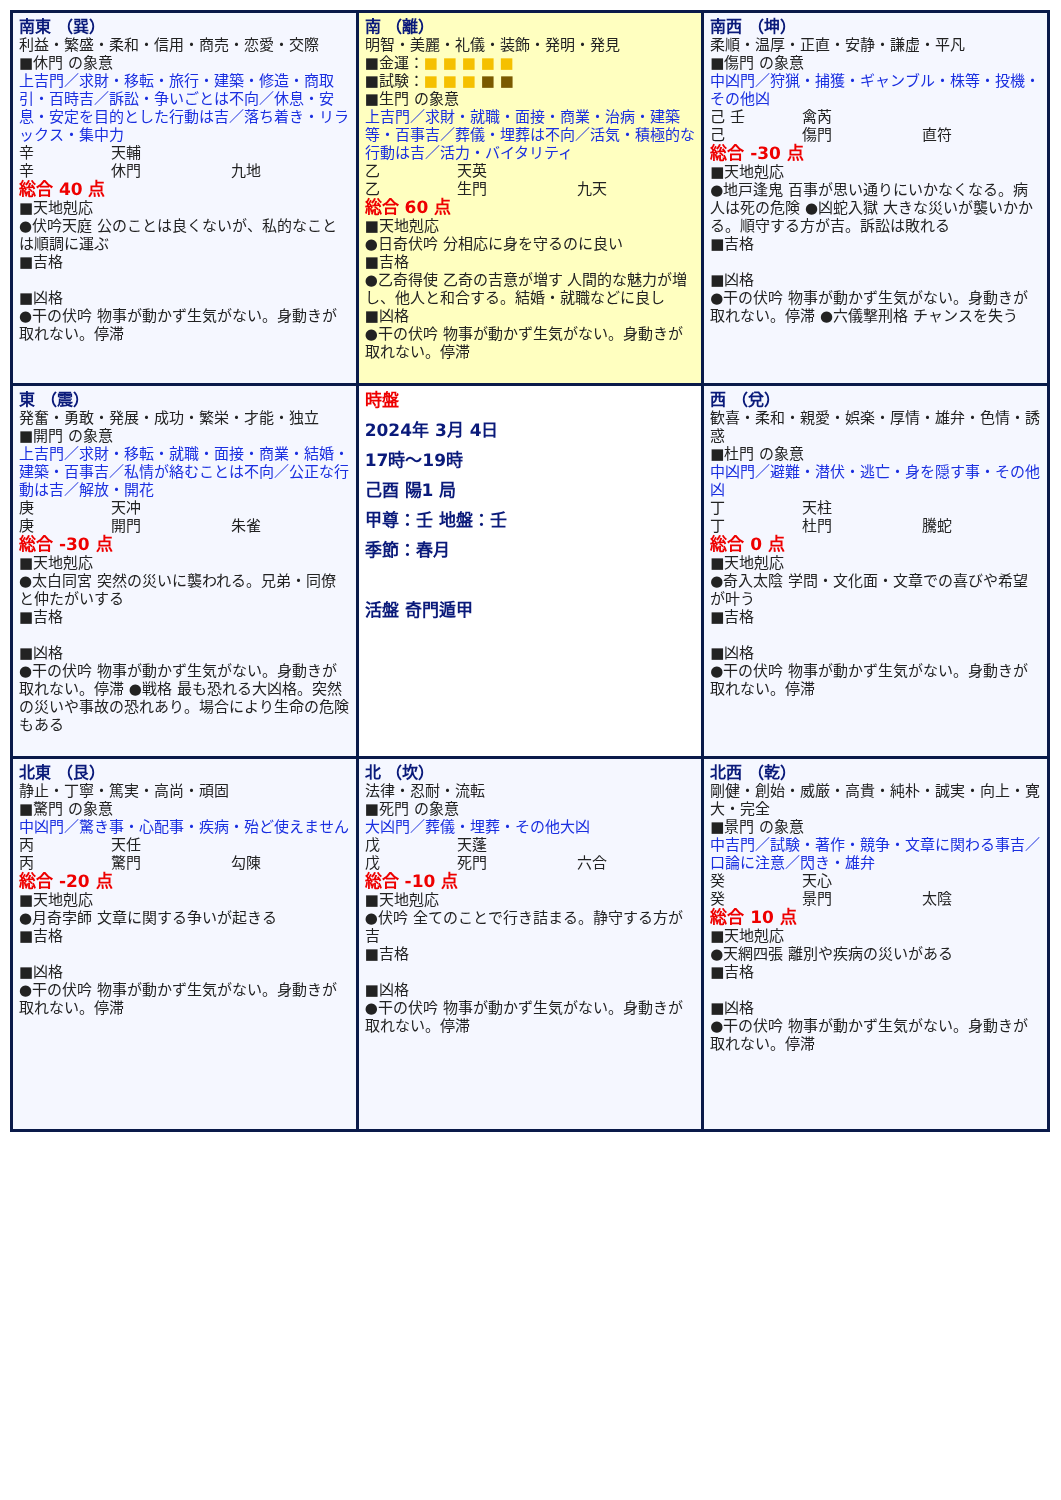| 南東 （巽） 利益・繁盛・柔和・信用・商売・恋愛・交際 ■休門 の象意 上吉門／求財・移転・旅行・建築・修造・商取引・百時吉／訴訟・争いごとは不向／休息・安息・安定を目的とした行動は吉／落ち着き・リラックス・集中力 辛 天輔 辛 休門 九地 総合 40 点 ■天地剋応 ●伏吟天庭 公のことは良くないが、私的なことは順調に運ぶ ■吉格 ■凶格 ●干の伏吟 物事が動かず生気がない。身動きが取れない。停滞 | 南 （離） 明智・美麗・礼儀・装飾・発明・発見 ■金運： ■ ■ ■ ■ ■ ■試験： ■ ■ ■ ■ ■ ■生門 の象意 上吉門／求財・就職・面接・商業・治病・建築等・百事吉／葬儀・埋葬は不向／活気・積極的な行動は吉／活力・バイタリティ 乙 天英 乙 生門 九天 総合 60 点 ■天地剋応 ●日奇伏吟 分相応に身を守るのに良い ■吉格 ●乙奇得使 乙奇の吉意が増す 人間的な魅力が増し、他人と和合する。結婚・就職などに良し ■凶格 ●干の伏吟 物事が動かず生気がない。身動きが取れない。停滞 | 南西 （坤） 柔順・温厚・正直・安静・謙虚・平凡 ■傷門 の象意 中凶門／狩猟・捕獲・ギャンブル・株等・投機・その他凶 己 壬 禽芮 己 傷門 直符 総合 -30 点 ■天地剋応 ●地戸逢鬼 百事が思い通りにいかなくなる。病人は死の危険 ●凶蛇入獄 大きな災いが襲いかかる。順守する方が吉。訴訟は敗れる ■吉格 ■凶格 ●干の伏吟 物事が動かず生気がない。身動きが取れない。停滞 ●六儀撃刑格 チャンスを失う |
| 東 （震） 発奮・勇敢・発展・成功・繁栄・才能・独立 ■開門 の象意 上吉門／求財・移転・就職・面接・商業・結婚・建築・百事吉／私情が絡むことは不向／公正な行動は吉／解放・開花 庚 天冲 庚 開門 朱雀 総合 -30 点 ■天地剋応 ●太白同宮 突然の災いに襲われる。兄弟・同僚と仲たがいする ■吉格 ■凶格 ●干の伏吟 物事が動かず生気がない。身動きが取れない。停滞 ●戦格 最も恐れる大凶格。突然の災いや事故の恐れあり。場合により生命の危険もある | 時盤 2024年 3月 4日 17時～19時 己酉 陽1 局 甲尊：壬 地盤：壬 季節：春月 活盤 奇門遁甲 | 西 （兌） 歓喜・柔和・親愛・娯楽・厚情・雄弁・色情・誘惑 ■杜門 の象意 中凶門／避難・潜伏・逃亡・身を隠す事・その他凶 丁 天柱 丁 杜門 騰蛇 総合 0 点 ■天地剋応 ●奇入太陰 学問・文化面・文章での喜びや希望が叶う ■吉格 ■凶格 ●干の伏吟 物事が動かず生気がない。身動きが取れない。停滞 |
| 北東 （艮） 静止・丁寧・篤実・高尚・頑固 ■驚門 の象意 中凶門／驚き事・心配事・疾病・殆ど使えません 丙 天任 丙 驚門 勾陳 総合 -20 点 ■天地剋応 ●月奇孛師 文章に関する争いが起きる ■吉格 ■凶格 ●干の伏吟 物事が動かず生気がない。身動きが取れない。停滞 | 北 （坎） 法律・忍耐・流転 ■死門 の象意 大凶門／葬儀・埋葬・その他大凶 戊 天蓬 戊 死門 六合 総合 -10 点 ■天地剋応 ●伏吟 全てのことで行き詰まる。静守する方が吉 ■吉格 ■凶格 ●干の伏吟 物事が動かず生気がない。身動きが取れない。停滞 | 北西 （乾） 剛健・創始・威厳・高貴・純朴・誠実・向上・寛大・完全 ■景門 の象意 中吉門／試験・著作・競争・文章に関わる事吉／口論に注意／閃き・雄弁 癸 天心 癸 景門 太陰 総合 10 点 ■天地剋応 ●天網四張 離別や疾病の災いがある ■吉格 ■凶格 ●干の伏吟 物事が動かず生気がない。身動きが取れない。停滞 |